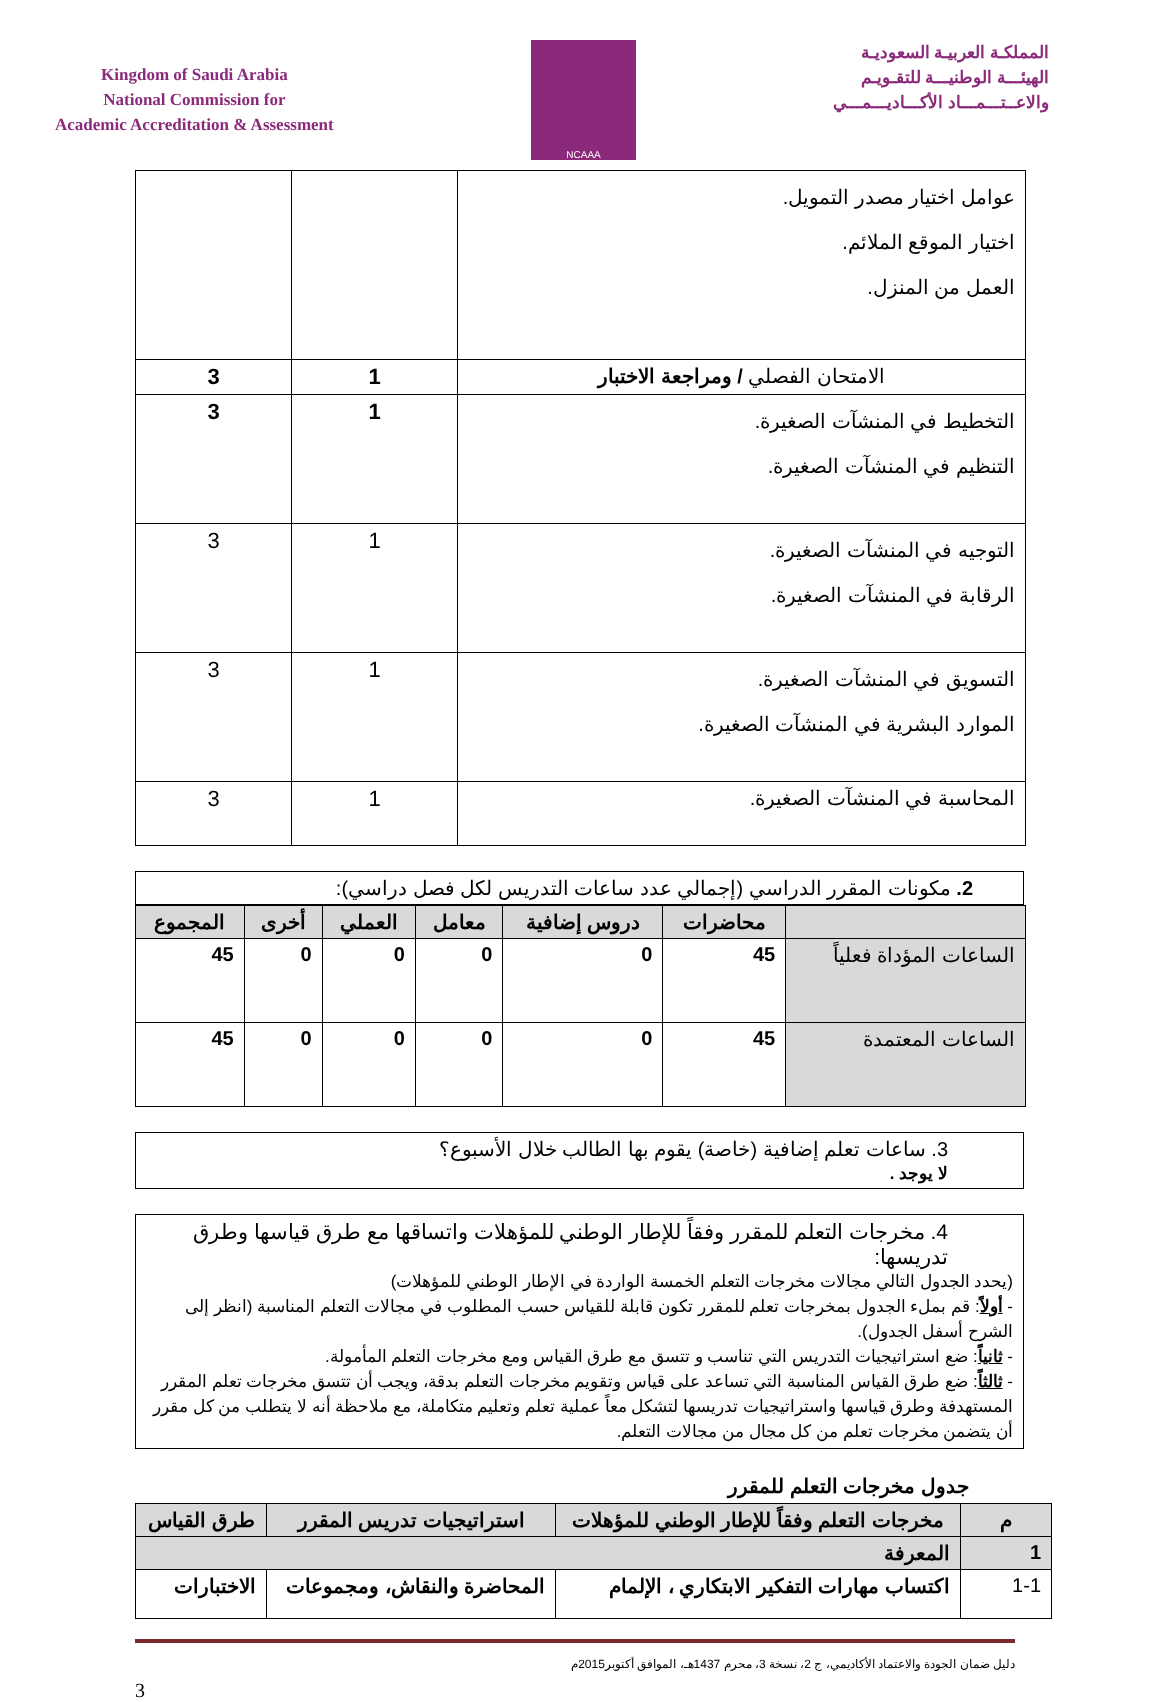Kingdom of Saudi Arabia
National Commission for
Academic Accreditation & Assessment
NCAAA
المملكـة العربيـة السعوديـة
الهيئـــة الوطنيـــة للتقـويـم
والاعــتـــمـــاد الأكـــاديـــمـــي
| عوامل اختيار مصدر التمويل. اختيار الموقع الملائم. العمل من المنزل. | | |
| الامتحان الفصلي / ومراجعة الاختبار | 1 | 3 |
| التخطيط في المنشآت الصغيرة. التنظيم في المنشآت الصغيرة. | 1 | 3 |
| التوجيه في المنشآت الصغيرة. الرقابة في المنشآت الصغيرة. | 1 | 3 |
| التسويق في المنشآت الصغيرة. الموارد البشرية في المنشآت الصغيرة. | 1 | 3 |
| المحاسبة في المنشآت الصغيرة. | 1 | 3 |
2. مكونات المقرر الدراسي (إجمالي عدد ساعات التدريس لكل فصل دراسي):
| | محاضرات | دروس إضافية | معامل | العملي | أخرى | المجموع |
| --- | --- | --- | --- | --- | --- | --- |
| الساعات المؤداة فعلياً | 45 | 0 | 0 | 0 | 0 | 45 |
| الساعات المعتمدة | 45 | 0 | 0 | 0 | 0 | 45 |
3. ساعات تعلم إضافية (خاصة) يقوم بها الطالب خلال الأسبوع؟
لا يوجد .
4. مخرجات التعلم للمقرر وفقاً للإطار الوطني للمؤهلات واتساقها مع طرق قياسها وطرق تدريسها:
(يحدد الجدول التالي مجالات مخرجات التعلم الخمسة الواردة في الإطار الوطني للمؤهلات)
- أولاً: قم بملء الجدول بمخرجات تعلم للمقرر تكون قابلة للقياس حسب المطلوب في مجالات التعلم المناسبة (انظر إلى الشرح أسفل الجدول).
- ثانياً: ضع استراتيجيات التدريس التي تناسب و تتسق مع طرق القياس ومع مخرجات التعلم المأمولة.
- ثالثاً: ضع طرق القياس المناسبة التي تساعد على قياس وتقويم مخرجات التعلم بدقة، ويجب أن تتسق مخرجات تعلم المقرر المستهدفة وطرق قياسها واستراتيجيات تدريسها لتشكل معاً عملية تعلم وتعليم متكاملة، مع ملاحظة أنه لا يتطلب من كل مقرر أن يتضمن مخرجات تعلم من كل مجال من مجالات التعلم.
جدول مخرجات التعلم للمقرر
| م | مخرجات التعلم وفقاً للإطار الوطني للمؤهلات | استراتيجيات تدريس المقرر | طرق القياس |
| --- | --- | --- | --- |
| 1 | المعرفة | | |
| 1-1 | اكتساب مهارات التفكير الابتكاري ، الإلمام | المحاضرة والنقاش، ومجموعات | الاختبارات |
دليل ضمان الجودة والاعتماد الأكاديمي، ج 2، نسخة 3، محرم 1437هـ، الموافق أكتوبر2015م
3